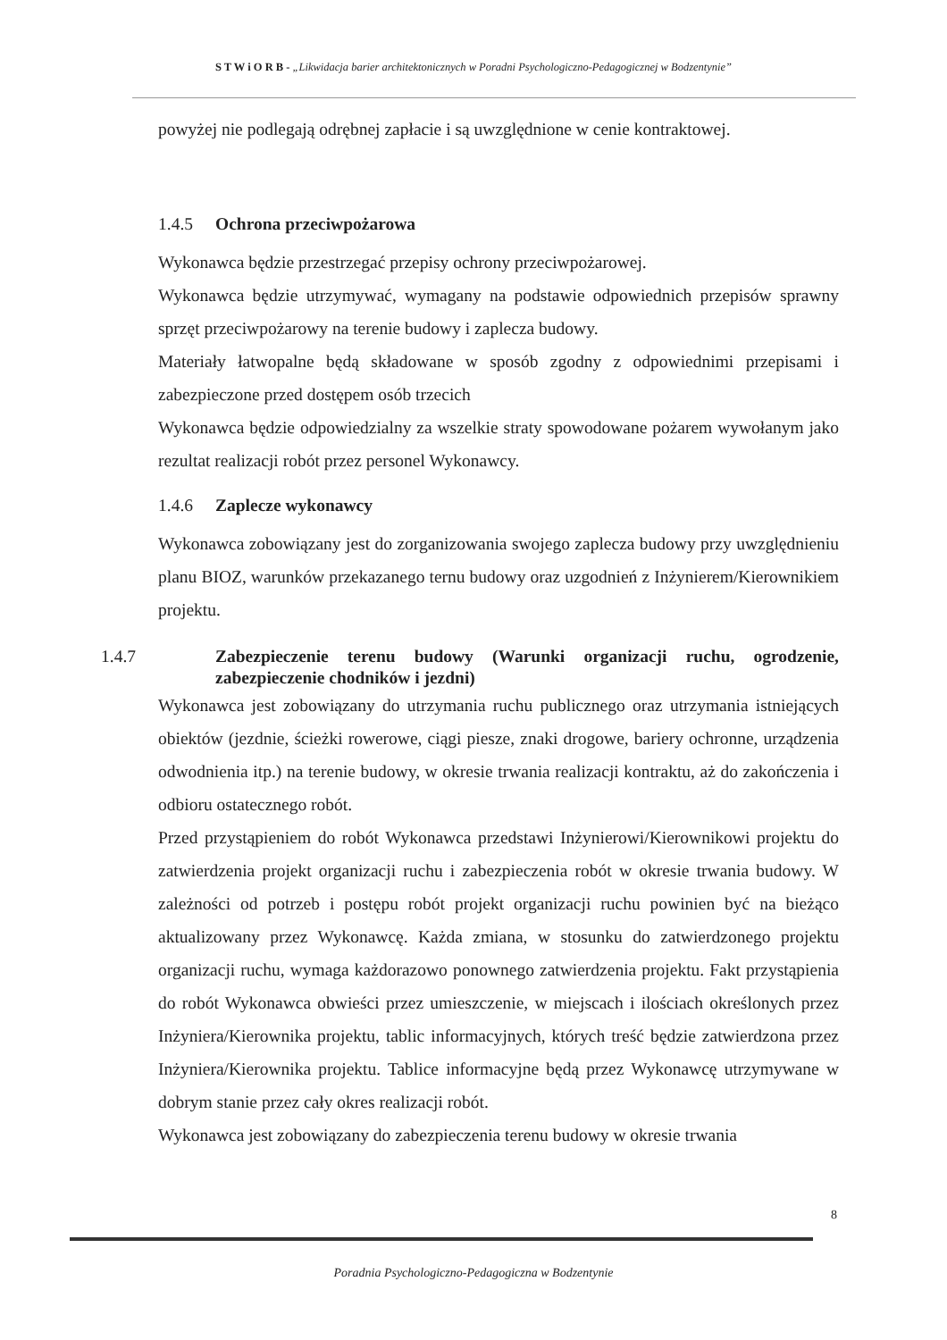S T W i O R B - „Likwidacja barier architektonicznych w Poradni Psychologiczno-Pedagogicznej w Bodzentynie”
powyżej nie podlegają odrębnej zapłacie i są uwzględnione w cenie kontraktowej.
1.4.5 Ochrona przeciwpożarowa
Wykonawca będzie przestrzegać przepisy ochrony przeciwpożarowej.
Wykonawca będzie utrzymywać, wymagany na podstawie odpowiednich przepisów sprawny sprzęt przeciwpożarowy na terenie budowy i zaplecza budowy.
Materiały łatwopalne będą składowane w sposób zgodny z odpowiednimi przepisami i zabezpieczone przed dostępem osób trzecich
Wykonawca będzie odpowiedzialny za wszelkie straty spowodowane pożarem wywołanym jako rezultat realizacji robót przez personel Wykonawcy.
1.4.6 Zaplecze wykonawcy
Wykonawca zobowiązany jest do zorganizowania swojego zaplecza budowy przy uwzględnieniu planu BIOZ, warunków przekazanego ternu budowy oraz uzgodnień z Inżynierem/Kierownikiem projektu.
1.4.7 Zabezpieczenie terenu budowy (Warunki organizacji ruchu, ogrodzenie, zabezpieczenie chodników i jezdni)
Wykonawca jest zobowiązany do utrzymania ruchu publicznego oraz utrzymania istniejących obiektów (jezdnie, ścieżki rowerowe, ciągi piesze, znaki drogowe, bariery ochronne, urządzenia odwodnienia itp.) na terenie budowy, w okresie trwania realizacji kontraktu, aż do zakończenia i odbioru ostatecznego robót.
Przed przystąpieniem do robót Wykonawca przedstawi Inżynierowi/Kierownikowi projektu do zatwierdzenia projekt organizacji ruchu i zabezpieczenia robót w okresie trwania budowy. W zależności od potrzeb i postępu robót projekt organizacji ruchu powinien być na bieżąco aktualizowany przez Wykonawcę. Każda zmiana, w stosunku do zatwierdzonego projektu organizacji ruchu, wymaga każdorazowo ponownego zatwierdzenia projektu. Fakt przystąpienia do robót Wykonawca obwieści przez umieszczenie, w miejscach i ilościach określonych przez Inżyniera/Kierownika projektu, tablic informacyjnych, których treść będzie zatwierdzona przez Inżyniera/Kierownika projektu. Tablice informacyjne będą przez Wykonawcę utrzymywane w dobrym stanie przez cały okres realizacji robót.
Wykonawca jest zobowiązany do zabezpieczenia terenu budowy w okresie trwania
8
Poradnia Psychologiczno-Pedagogiczna w Bodzentynie